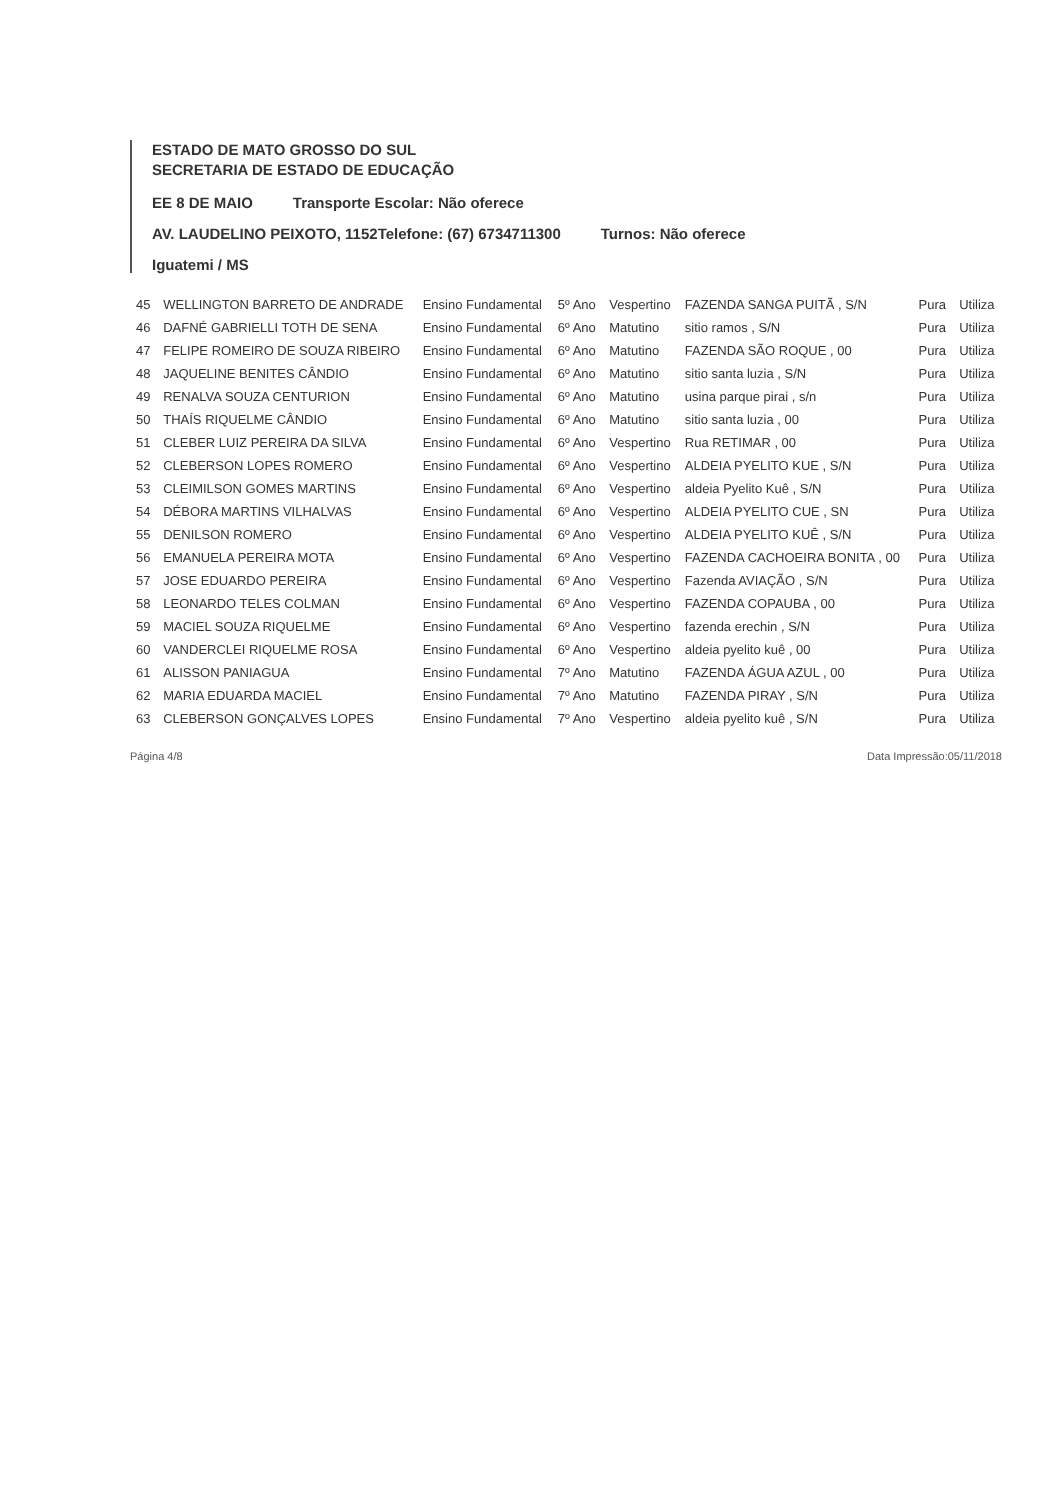ESTADO DE MATO GROSSO DO SUL
SECRETARIA DE ESTADO DE EDUCAÇÃO
EE 8 DE MAIO Transporte Escolar: Não oferece
AV. LAUDELINO PEIXOTO, 1152Telefone: (67) 6734711300 Turnos: Não oferece
Iguatemi / MS
| 45 | WELLINGTON BARRETO DE ANDRADE | Ensino Fundamental | 5º Ano | Vespertino | FAZENDA SANGA PUITÃ , S/N | Pura | Utiliza |
| 46 | DAFNÉ GABRIELLI TOTH DE SENA | Ensino Fundamental | 6º Ano | Matutino | sitio ramos , S/N | Pura | Utiliza |
| 47 | FELIPE ROMEIRO DE SOUZA RIBEIRO | Ensino Fundamental | 6º Ano | Matutino | FAZENDA SÃO ROQUE , 00 | Pura | Utiliza |
| 48 | JAQUELINE BENITES CÂNDIO | Ensino Fundamental | 6º Ano | Matutino | sitio santa luzia , S/N | Pura | Utiliza |
| 49 | RENALVA SOUZA CENTURION | Ensino Fundamental | 6º Ano | Matutino | usina parque pirai , s/n | Pura | Utiliza |
| 50 | THAÍS RIQUELME CÂNDIO | Ensino Fundamental | 6º Ano | Matutino | sitio santa luzia , 00 | Pura | Utiliza |
| 51 | CLEBER LUIZ PEREIRA DA SILVA | Ensino Fundamental | 6º Ano | Vespertino | Rua RETIMAR , 00 | Pura | Utiliza |
| 52 | CLEBERSON LOPES ROMERO | Ensino Fundamental | 6º Ano | Vespertino | ALDEIA PYELITO KUE , S/N | Pura | Utiliza |
| 53 | CLEIMILSON GOMES MARTINS | Ensino Fundamental | 6º Ano | Vespertino | aldeia Pyelito Kuê , S/N | Pura | Utiliza |
| 54 | DÉBORA MARTINS VILHALVAS | Ensino Fundamental | 6º Ano | Vespertino | ALDEIA PYELITO CUE , SN | Pura | Utiliza |
| 55 | DENILSON ROMERO | Ensino Fundamental | 6º Ano | Vespertino | ALDEIA PYELITO KUÊ , S/N | Pura | Utiliza |
| 56 | EMANUELA PEREIRA MOTA | Ensino Fundamental | 6º Ano | Vespertino | FAZENDA CACHOEIRA BONITA , 00 | Pura | Utiliza |
| 57 | JOSE EDUARDO PEREIRA | Ensino Fundamental | 6º Ano | Vespertino | Fazenda AVIAÇÃO , S/N | Pura | Utiliza |
| 58 | LEONARDO TELES COLMAN | Ensino Fundamental | 6º Ano | Vespertino | FAZENDA COPAUBA , 00 | Pura | Utiliza |
| 59 | MACIEL SOUZA RIQUELME | Ensino Fundamental | 6º Ano | Vespertino | fazenda erechin , S/N | Pura | Utiliza |
| 60 | VANDERCLEI RIQUELME ROSA | Ensino Fundamental | 6º Ano | Vespertino | aldeia pyelito kuê , 00 | Pura | Utiliza |
| 61 | ALISSON PANIAGUA | Ensino Fundamental | 7º Ano | Matutino | FAZENDA ÁGUA AZUL , 00 | Pura | Utiliza |
| 62 | MARIA EDUARDA MACIEL | Ensino Fundamental | 7º Ano | Matutino | FAZENDA PIRAY , S/N | Pura | Utiliza |
| 63 | CLEBERSON GONÇALVES LOPES | Ensino Fundamental | 7º Ano | Vespertino | aldeia pyelito kuê , S/N | Pura | Utiliza |
Página 4/8 Data Impressão:05/11/2018